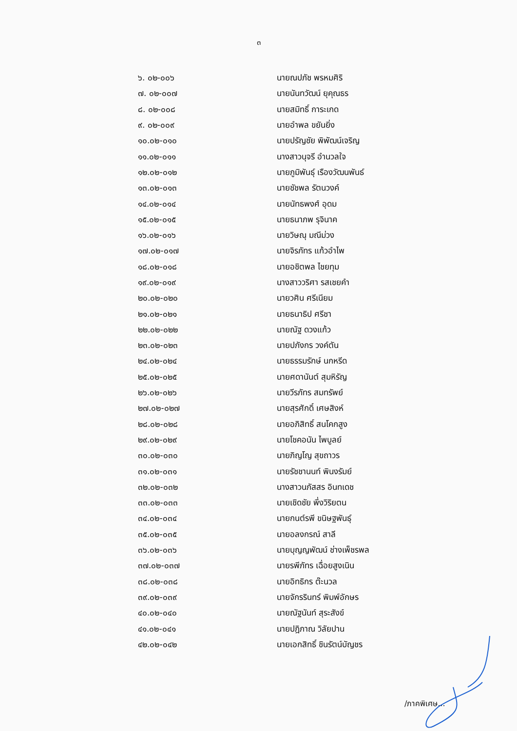๓
| ๖. ๐๒-๐๐๖ | นายณปภัช พรหมศิริ |
| ๗. ๐๒-๐๐๗ | นายนันทวัฒน์ ยุคุณธร |
| ๘. ๐๒-๐๐๘ | นายสมิทธิ์ การะเกด |
| ๙. ๐๒-๐๐๙ | นายอำพล ขยันยิ่ง |
| ๑๐.๐๒-๐๑๐ | นายปรัญชัย พิพัฒน์เจริญ |
| ๑๑.๐๒-๐๑๑ | นางสาวนุจรี อำนวลใจ |
| ๑๒.๐๒-๐๑๒ | นายภูมิพันธุ์ เรืองวัฒนพันธ์ |
| ๑๓.๐๒-๐๑๓ | นายชัชพล รัตนวงค์ |
| ๑๔.๐๒-๐๑๔ | นายนัทธพงศ์ อุดม |
| ๑๕.๐๒-๐๑๕ | นายธนาภพ รุจินาค |
| ๑๖.๐๒-๐๑๖ | นายวิษณุ มณีม่วง |
| ๑๗.๐๒-๐๑๗ | นายจิรภัทร แก้วอำไพ |
| ๑๘.๐๒-๐๑๘ | นายอชิตพล ไชยทุม |
| ๑๙.๐๒-๐๑๙ | นางสาววริศา รสเชยคำ |
| ๒๐.๐๒-๐๒๐ | นายวศิน ศรีเนียม |
| ๒๑.๐๒-๐๒๑ | นายธนาธิป ศรีชา |
| ๒๒.๐๒-๐๒๒ | นายณัฐ ดวงแก้ว |
| ๒๓.๐๒-๐๒๓ | นายปภังกร วงค์ตัน |
| ๒๔.๐๒-๐๒๔ | นายธรรมรักษ์ นกหรีด |
| ๒๕.๐๒-๐๒๕ | นายศดานันต์ สุมหิรัญ |
| ๒๖.๐๒-๐๒๖ | นายวีรภัทร สมทรัพย์ |
| ๒๗.๐๒-๐๒๗ | นายสุรศักดิ์ เศษสิงห์ |
| ๒๘.๐๒-๐๒๘ | นายอภิสิทธิ์ สนโคกสูง |
| ๒๙.๐๒-๐๒๙ | นายโชคอนัน ไพบูลย์ |
| ๓๐.๐๒-๐๓๐ | นายภิญโญ สุขถาวร |
| ๓๑.๐๒-๐๓๑ | นายรัชชานนท์ พินงรัมย์ |
| ๓๒.๐๒-๐๓๒ | นางสาวนภัสสร อินทเดช |
| ๓๓.๐๒-๐๓๓ | นายเชิดชัย พึ่งวิริยตน |
| ๓๔.๐๒-๐๓๔ | นายกนต์รพี ขนิษฐพันธุ์ |
| ๓๕.๐๒-๐๓๕ | นายอลงกรณ์ สาลี |
| ๓๖.๐๒-๐๓๖ | นายบุญญพัฒน์ ช่างเพ็ชรพล |
| ๓๗.๐๒-๐๓๗ | นายรพีภัทร เฉื่อยสูงเนิน |
| ๓๘.๐๒-๐๓๘ | นายอิทธิกร ต๊ะนวล |
| ๓๙.๐๒-๐๓๙ | นายจักรรินทร์ พิมพ์อักษร |
| ๔๐.๐๒-๐๔๐ | นายณัฐนันท์ สุระสังข์ |
| ๔๑.๐๒-๐๔๑ | นายปฎิภาณ วิลัยปาน |
| ๔๒.๐๒-๐๔๒ | นายเอกสิทธิ์ ชินรัตน์บัญชร |
/ภาคพิเศษ...